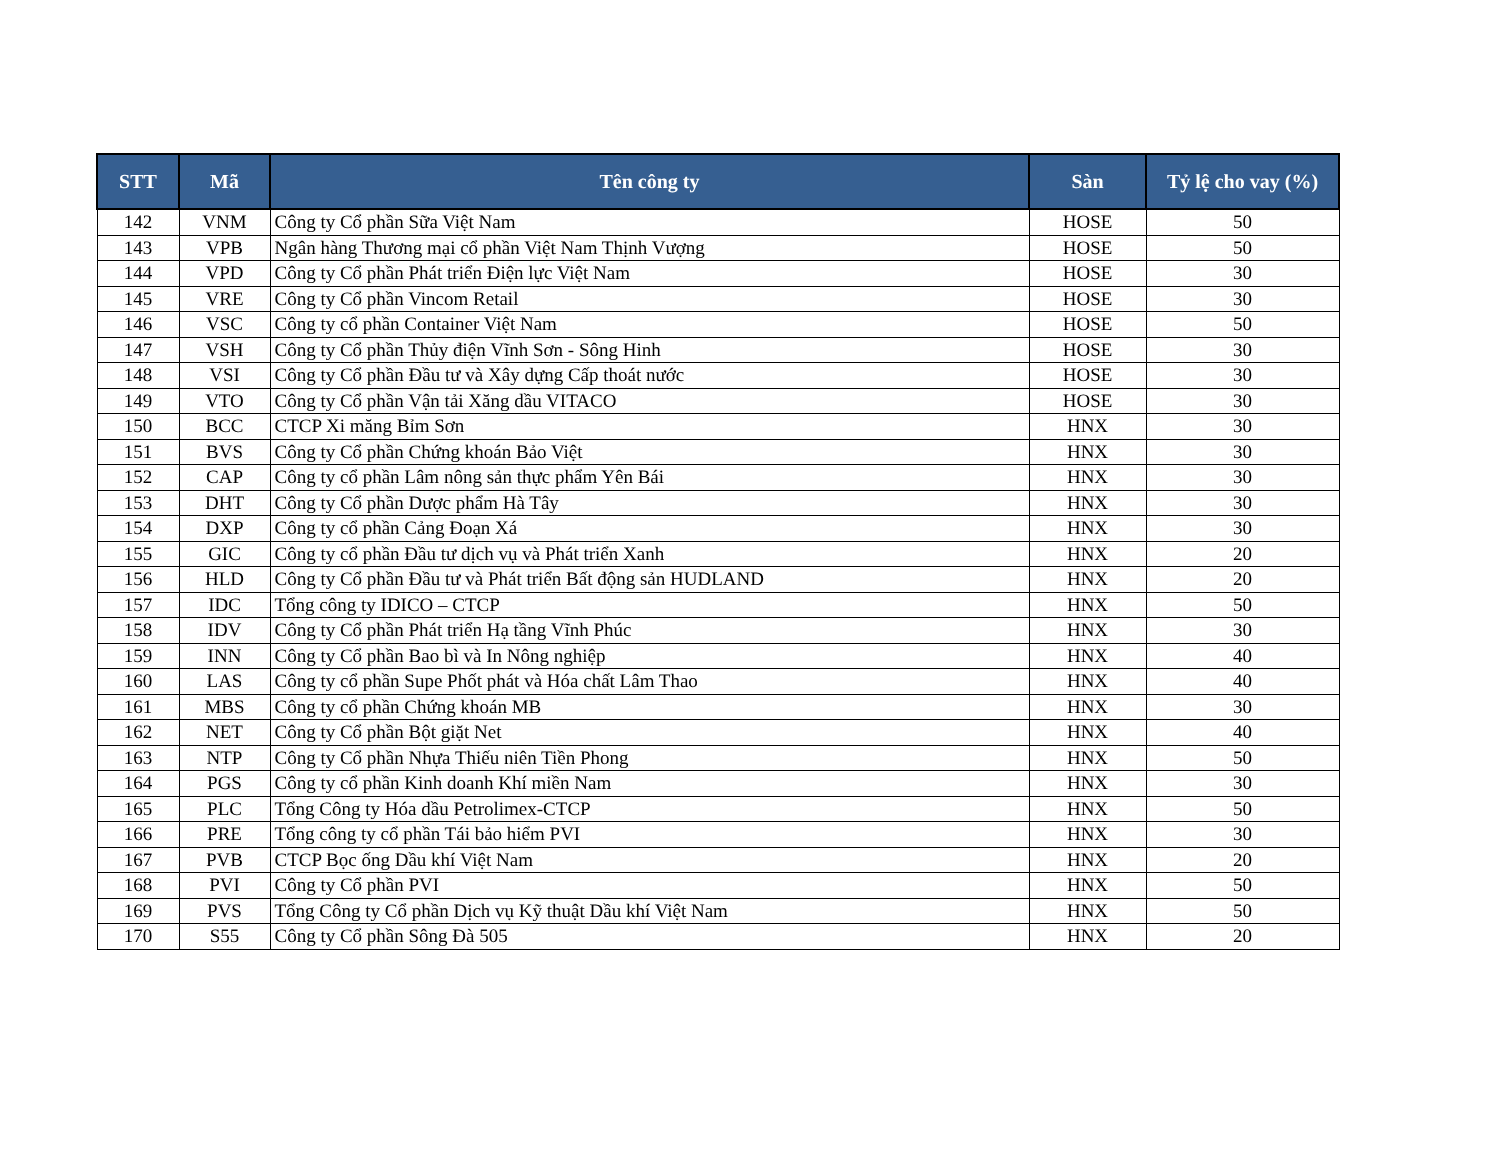| STT | Mã | Tên công ty | Sàn | Tỷ lệ cho vay (%) |
| --- | --- | --- | --- | --- |
| 142 | VNM | Công ty Cổ phần Sữa Việt Nam | HOSE | 50 |
| 143 | VPB | Ngân hàng Thương mại cổ phần Việt Nam Thịnh Vượng | HOSE | 50 |
| 144 | VPD | Công ty Cổ phần Phát triển Điện lực Việt Nam | HOSE | 30 |
| 145 | VRE | Công ty Cổ phần Vincom Retail | HOSE | 30 |
| 146 | VSC | Công ty cổ phần Container Việt Nam | HOSE | 50 |
| 147 | VSH | Công ty Cổ phần Thủy điện Vĩnh Sơn - Sông Hinh | HOSE | 30 |
| 148 | VSI | Công ty Cổ phần Đầu tư và Xây dựng Cấp thoát nước | HOSE | 30 |
| 149 | VTO | Công ty Cổ phần Vận tải Xăng dầu VITACO | HOSE | 30 |
| 150 | BCC | CTCP Xi măng Bỉm Sơn | HNX | 30 |
| 151 | BVS | Công ty Cổ phần Chứng khoán Bảo Việt | HNX | 30 |
| 152 | CAP | Công ty cổ phần Lâm nông sản thực phẩm Yên Bái | HNX | 30 |
| 153 | DHT | Công ty Cổ phần Dược phẩm Hà Tây | HNX | 30 |
| 154 | DXP | Công ty cổ phần Cảng Đoạn Xá | HNX | 30 |
| 155 | GIC | Công ty cổ phần Đầu tư dịch vụ và Phát triển Xanh | HNX | 20 |
| 156 | HLD | Công ty Cổ phần Đầu tư và Phát triển Bất động sản HUDLAND | HNX | 20 |
| 157 | IDC | Tổng công ty IDICO – CTCP | HNX | 50 |
| 158 | IDV | Công ty Cổ phần Phát triển Hạ tầng Vĩnh Phúc | HNX | 30 |
| 159 | INN | Công ty Cổ phần Bao bì và In Nông nghiệp | HNX | 40 |
| 160 | LAS | Công ty cổ phần Supe Phốt phát và Hóa chất Lâm Thao | HNX | 40 |
| 161 | MBS | Công ty cổ phần Chứng khoán MB | HNX | 30 |
| 162 | NET | Công ty Cổ phần Bột giặt Net | HNX | 40 |
| 163 | NTP | Công ty Cổ phần Nhựa Thiếu niên Tiền Phong | HNX | 50 |
| 164 | PGS | Công ty cổ phần Kinh doanh Khí miền Nam | HNX | 30 |
| 165 | PLC | Tổng Công ty Hóa dầu Petrolimex-CTCP | HNX | 50 |
| 166 | PRE | Tổng công ty cổ phần Tái bảo hiểm PVI | HNX | 30 |
| 167 | PVB | CTCP Bọc ống Dầu khí Việt Nam | HNX | 20 |
| 168 | PVI | Công ty Cổ phần PVI | HNX | 50 |
| 169 | PVS | Tổng Công ty Cổ phần Dịch vụ Kỹ thuật Dầu khí Việt Nam | HNX | 50 |
| 170 | S55 | Công ty Cổ phần Sông Đà 505 | HNX | 20 |